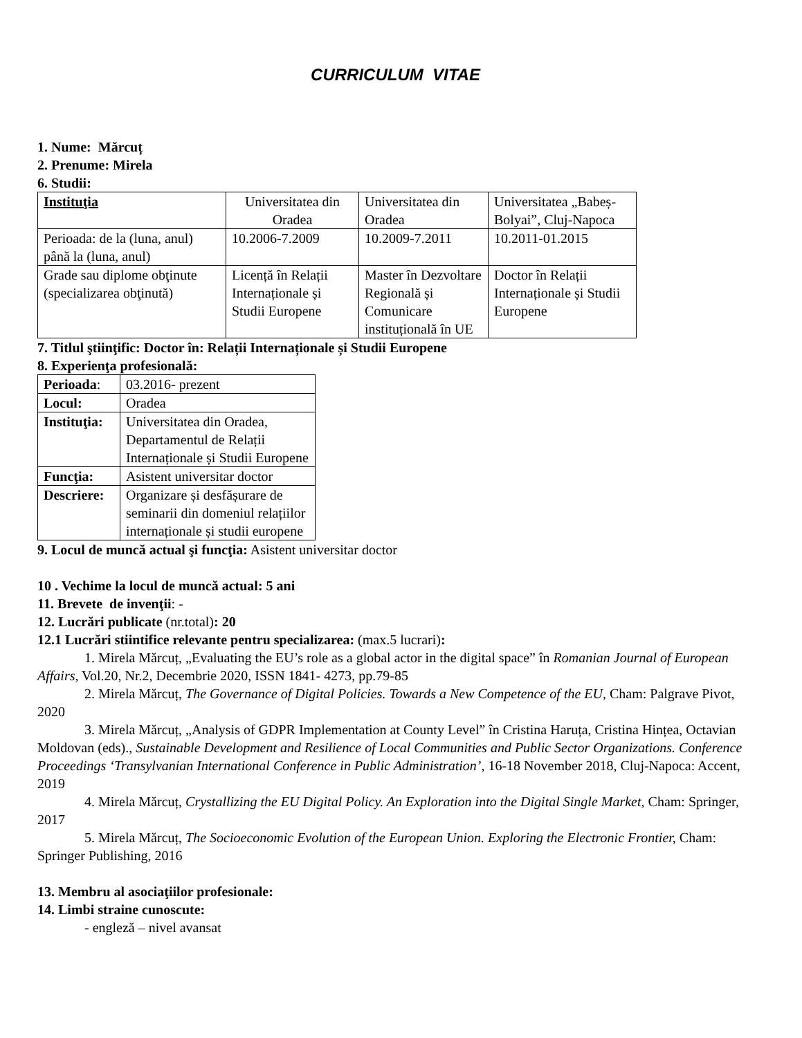CURRICULUM VITAE
1. Nume: Mărcuț
2. Prenume: Mirela
6. Studii:
| Instituţia | Universitatea din Oradea | Universitatea din Oradea | Universitatea „Babeș-Bolyai”, Cluj-Napoca |
| Perioada: de la (luna, anul) până la (luna, anul) | 10.2006-7.2009 | 10.2009-7.2011 | 10.2011-01.2015 |
| Grade sau diplome obţinute (specializarea obţinută) | Licență în Relații Internaționale și Studii Europene | Master în Dezvoltare Regională și Comunicare instituțională în UE | Doctor în Relații Internaționale și Studii Europene |
7. Titlul ştiinţific: Doctor în: Relații Internaționale și Studii Europene
8. Experienţa profesională:
| Perioada : | 03.2016- prezent |
| Locul: | Oradea |
| Instituţia: | Universitatea din Oradea, Departamentul de Relații Internaționale și Studii Europene |
| Funcţia: | Asistent universitar doctor |
| Descriere: | Organizare și desfășurare de seminarii din domeniul relațiilor internaționale și studii europene |
9. Locul de muncă actual şi funcţia: Asistent universitar doctor
10 . Vechime la locul de muncă actual: 5 ani
11. Brevete de invenţii: -
12. Lucrări publicate (nr.total): 20
12.1 Lucrări stiintifice relevante pentru specializarea: (max.5 lucrari):
1. Mirela Mărcuț, „Evaluating the EU’s role as a global actor in the digital space” în Romanian Journal of European Affairs, Vol.20, Nr.2, Decembrie 2020, ISSN 1841- 4273, pp.79-85
2. Mirela Mărcuț, The Governance of Digital Policies. Towards a New Competence of the EU, Cham: Palgrave Pivot, 2020
3. Mirela Mărcuț, „Analysis of GDPR Implementation at County Level” în Cristina Haruța, Cristina Hințea, Octavian Moldovan (eds)., Sustainable Development and Resilience of Local Communities and Public Sector Organizations. Conference Proceedings ‘Transylvanian International Conference in Public Administration’, 16-18 November 2018, Cluj-Napoca: Accent, 2019
4. Mirela Mărcuț, Crystallizing the EU Digital Policy. An Exploration into the Digital Single Market, Cham: Springer, 2017
5. Mirela Mărcuț, The Socioeconomic Evolution of the European Union. Exploring the Electronic Frontier, Cham: Springer Publishing, 2016
13. Membru al asociaţiilor profesionale:
14. Limbi straine cunoscute:
- engleză – nivel avansat